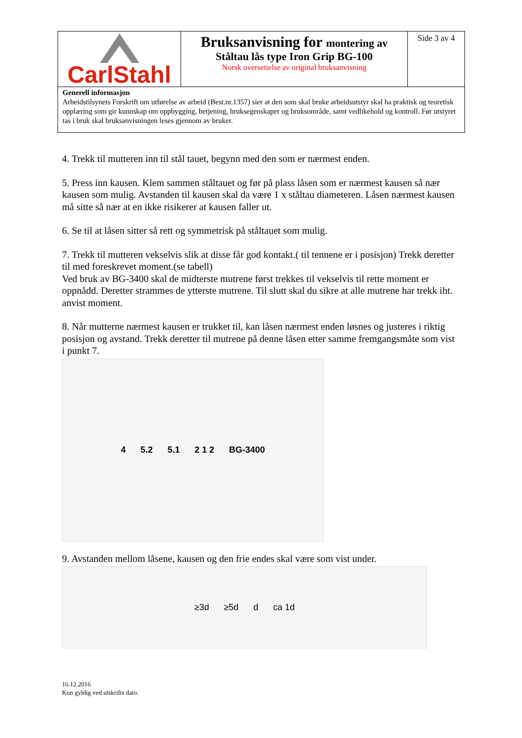CarlStahl
Bruksanvisning for montering av
Ståltau lås type Iron Grip BG-100
Norsk oversettelse av original bruksanvisning
Side 3 av 4
Generell informasjon
Arbeidstilsynets Forskrift om utførelse av arbeid (Best.nr.1357) sier at den som skal bruke arbeidsutstyr skal ha praktisk og teoretisk opplæring som gir kunnskap om oppbygging, betjening, bruksegenskaper og bruksområde, samt vedlikehold og kontroll. Før utstyret tas i bruk skal bruksanvisningen leses gjennom av bruker.
4. Trekk til mutteren inn til stål tauet, begynn med den som er nærmest enden.
5. Press inn kausen. Klem sammen ståltauet og før på plass låsen som er nærmest kausen så nær kausen som mulig. Avstanden til kausen skal da være 1 x ståltau diameteren. Låsen nærmest kausen må sitte så nær at en ikke risikerer at kausen faller ut.
6. Se til at låsen sitter så rett og symmetrisk på ståltauet som mulig.
7. Trekk til mutteren vekselvis slik at disse får god kontakt.( til tennene er i posisjon) Trekk deretter til med foreskrevet moment.(se tabell)
Ved bruk av BG-3400 skal de midterste mutrene først trekkes til vekselvis til rette moment er oppnådd. Deretter strammes de ytterste mutrene. Til slutt skal du sikre at alle mutrene har trekk iht. anvist moment.
8. Når mutterne nærmest kausen er trukket til, kan låsen nærmest enden løsnes og justeres i riktig posisjon og avstand. Trekk deretter til mutrene på denne låsen etter samme fremgangsmåte som vist i punkt 7.
4 5.2 5.1 2 1 2 BG-3400
9. Avstanden mellom låsene, kausen og den frie endes skal være som vist under.
≥3d ≥5d d ca 1d
16.12.2016
Kun gyldig ved utskrifts dato.